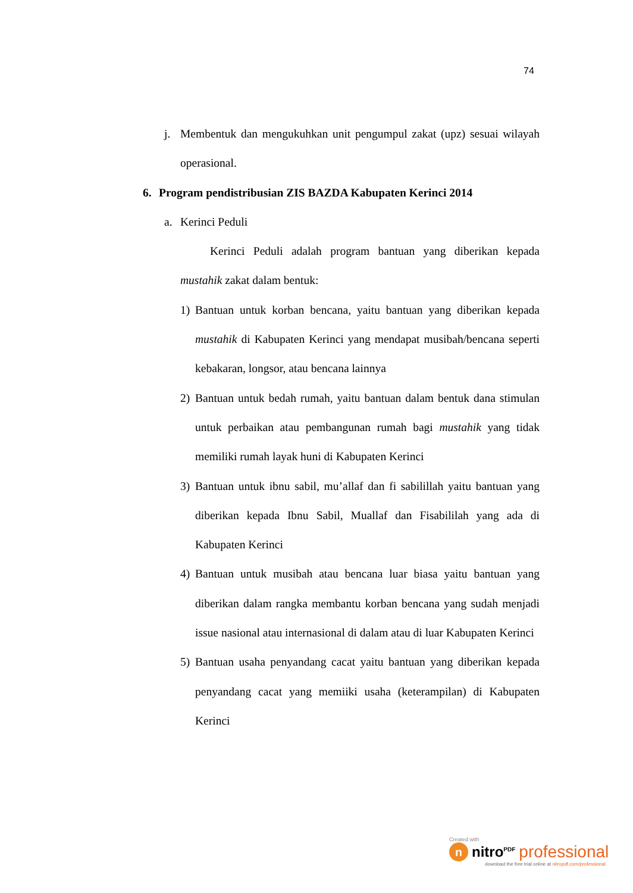74
j. Membentuk dan mengukuhkan unit pengumpul zakat (upz) sesuai wilayah operasional.
6. Program pendistribusian ZIS BAZDA Kabupaten Kerinci 2014
a. Kerinci Peduli
Kerinci Peduli adalah program bantuan yang diberikan kepada mustahik zakat dalam bentuk:
1) Bantuan untuk korban bencana, yaitu bantuan yang diberikan kepada mustahik di Kabupaten Kerinci yang mendapat musibah/bencana seperti kebakaran, longsor, atau bencana lainnya
2) Bantuan untuk bedah rumah, yaitu bantuan dalam bentuk dana stimulan untuk perbaikan atau pembangunan rumah bagi mustahik yang tidak memiliki rumah layak huni di Kabupaten Kerinci
3) Bantuan untuk ibnu sabil, mu’allaf dan fi sabilillah yaitu bantuan yang diberikan kepada Ibnu Sabil, Muallaf dan Fisabililah yang ada di Kabupaten Kerinci
4) Bantuan untuk musibah atau bencana luar biasa yaitu bantuan yang diberikan dalam rangka membantu korban bencana yang sudah menjadi issue nasional atau internasional di dalam atau di luar Kabupaten Kerinci
5) Bantuan usaha penyandang cacat yaitu bantuan yang diberikan kepada penyandang cacat yang memiiki usaha (keterampilan) di Kabupaten Kerinci
Created with
n nitro<sup>PDF</sup> professional
download the free trial online at nitropdf.com/professional